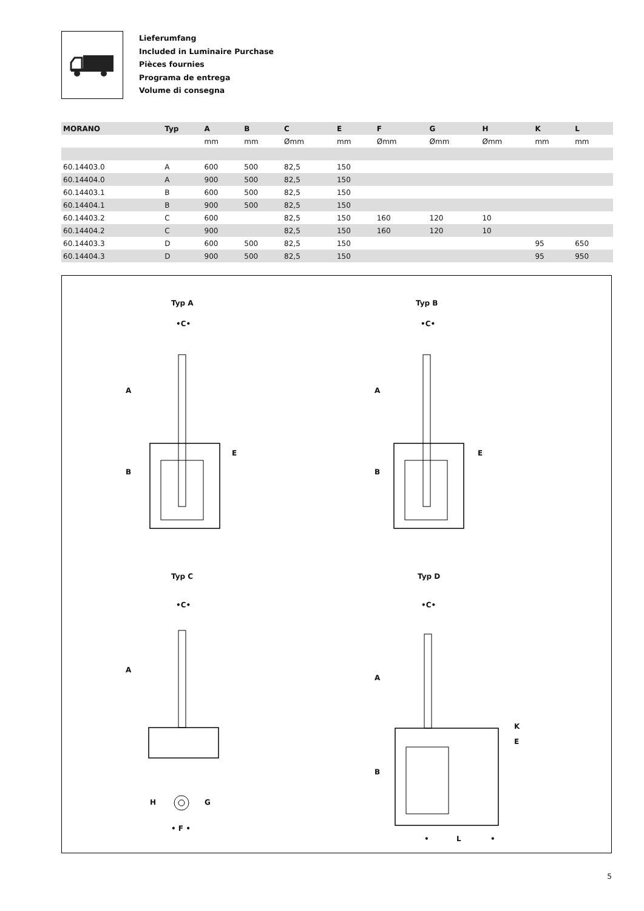Lieferumfang
Included in Luminaire Purchase
Pièces fournies
Programa de entrega
Volume di consegna
| MORANO | Typ | A | B | C | E | F | G | H | K | L |
| --- | --- | --- | --- | --- | --- | --- | --- | --- | --- | --- |
| | | mm | mm | Ømm | mm | Ømm | Ømm | Ømm | mm | mm |
| 60.14403.0 | A | 600 | 500 | 82,5 | 150 | | | | | |
| 60.14404.0 | A | 900 | 500 | 82,5 | 150 | | | | | |
| 60.14403.1 | B | 600 | 500 | 82,5 | 150 | | | | | |
| 60.14404.1 | B | 900 | 500 | 82,5 | 150 | | | | | |
| 60.14403.2 | C | 600 | | 82,5 | 150 | 160 | 120 | 10 | | |
| 60.14404.2 | C | 900 | | 82,5 | 150 | 160 | 120 | 10 | | |
| 60.14403.3 | D | 600 | 500 | 82,5 | 150 | | | | 95 | 650 |
| 60.14404.3 | D | 900 | 500 | 82,5 | 150 | | | | 95 | 950 |
Typ A Typ B
Typ C Typ D
•C• •C•
•C• •C•
A
B
E
A
B
E
A
A
B
E
K
H G
• F •
• L •
5